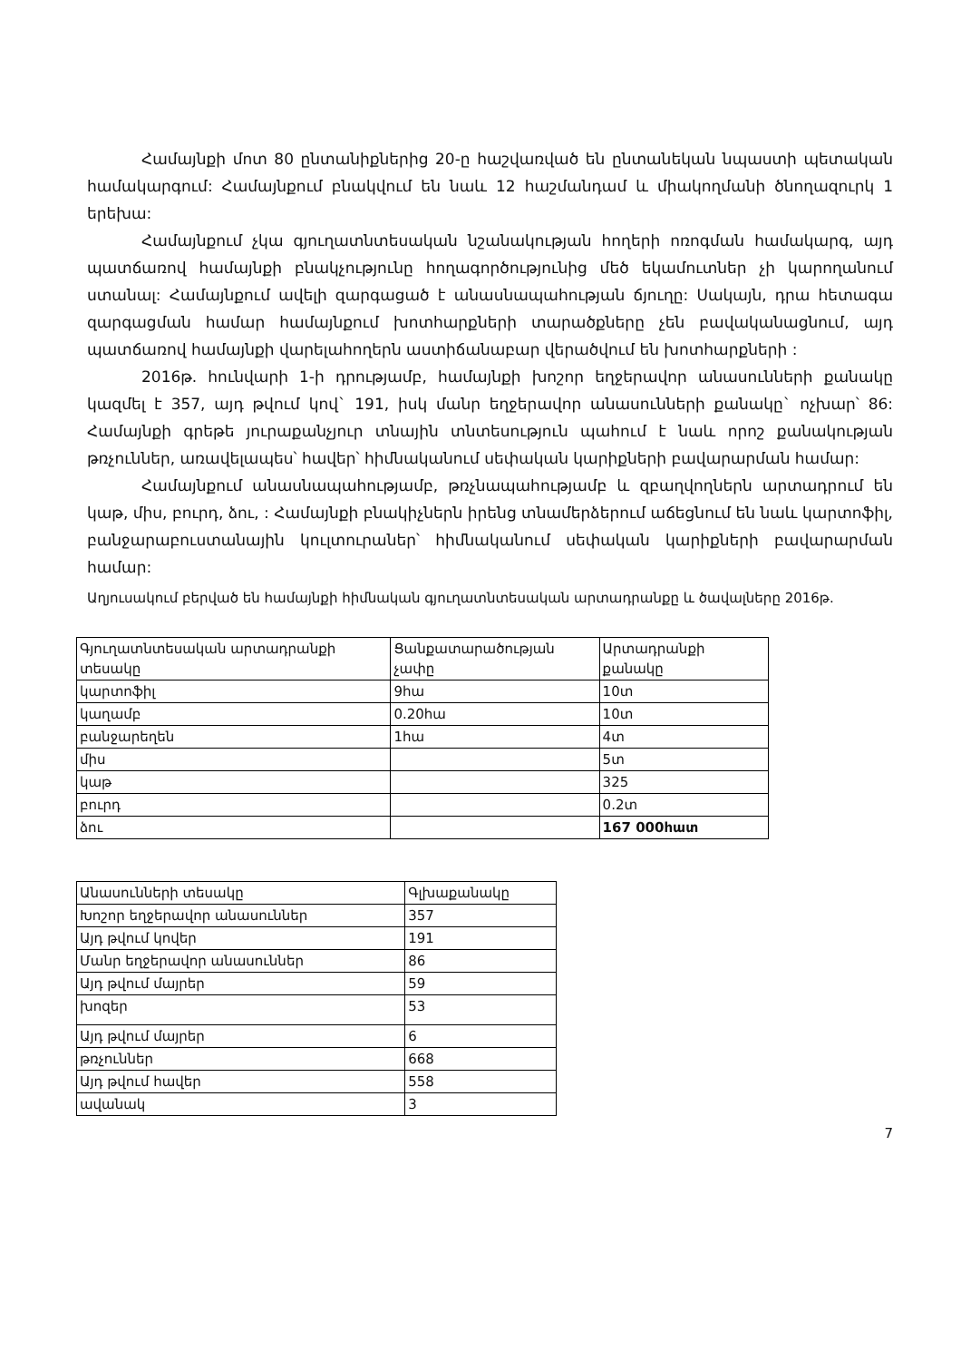Համայնքի մոտ 80 ընտանիքներից 20-ը հաշվառված են ընտանեկան նպաստի պետական համակարգում: Համայնքում բնակվում են նաև 12 հաշմանդամ և միակողմանի ծնողազուրկ 1 երեխա:
Համայնքում չկա գյուղատնտեսական նշանակության հողերի ոռոգման համակարգ, այդ պատճառով համայնքի բնակչությունը հողագործությունից մեծ եկամուտներ չի կարողանում ստանալ: Համայնքում ավելի զարգացած է անասնապահության ճյուղը: Սակայն, դրա հետագա զարգացման համար համայնքում խոտհարքների տարածքները չեն բավականացնում, այդ պատճառով համայնքի վարելահողերն աստիճանաբար վերածվում են խոտհարքների :
2016թ. հունվարի 1-ի դրությամբ, համայնքի խոշոր եղջերավոր անասունների քանակը կազմել է 357, այդ թվում կով` 191, իսկ մանր եղջերավոր անասունների քանակը` ոչխար՝ 86: Համայնքի գրեթե յուրաքանչյուր տնային տնտեսություն պահում է նաև որոշ քանակության թռչուններ, առավելապես՝ հավեր՝ հիմնականում սեփական կարիքների բավարարման համար:
Համայնքում անասնապահությամբ, թռչնապահությամբ և զբաղվողներն արտադրում են կաթ, միս, բուրդ, ձու, : Համայնքի բնակիչներն իրենց տնամերձերում աճեցնում են նաև կարտոֆիլ, բանջարաբուստանային կուլտուրաներ՝ հիմնականում սեփական կարիքների բավարարման համար:
Աղյուսակում բերված են համայնքի հիմնական գյուղատնտեսական արտադրանքը և ծավալները 2016թ.
| Գյուղատնտեսական արտադրանքի տեսակը | Ցանքատարածության չափը | Արտադրանքի քանակը |
| կարտոֆիլ | 9հա | 10տ |
| կաղամբ | 0.20հա | 10տ |
| բանջարեղեն | 1հա | 4տ |
| միս | | 5տ |
| կաթ | | 325 |
| բուրդ | | 0.2տ |
| ձու | | 167 000հատ |
| Անասունների տեսակը | Գլխաքանակը |
| Խոշոր եղջերավոր անասուններ | 357 |
| Այդ թվում կովեր | 191 |
| Մանր եղջերավոր անասուններ | 86 |
| Այդ թվում մայրեր | 59 |
| խոզեր | 53 |
| Այդ թվում մայրեր | 6 |
| թռչուններ | 668 |
| Այդ թվում հավեր | 558 |
| ավանակ | 3 |
7